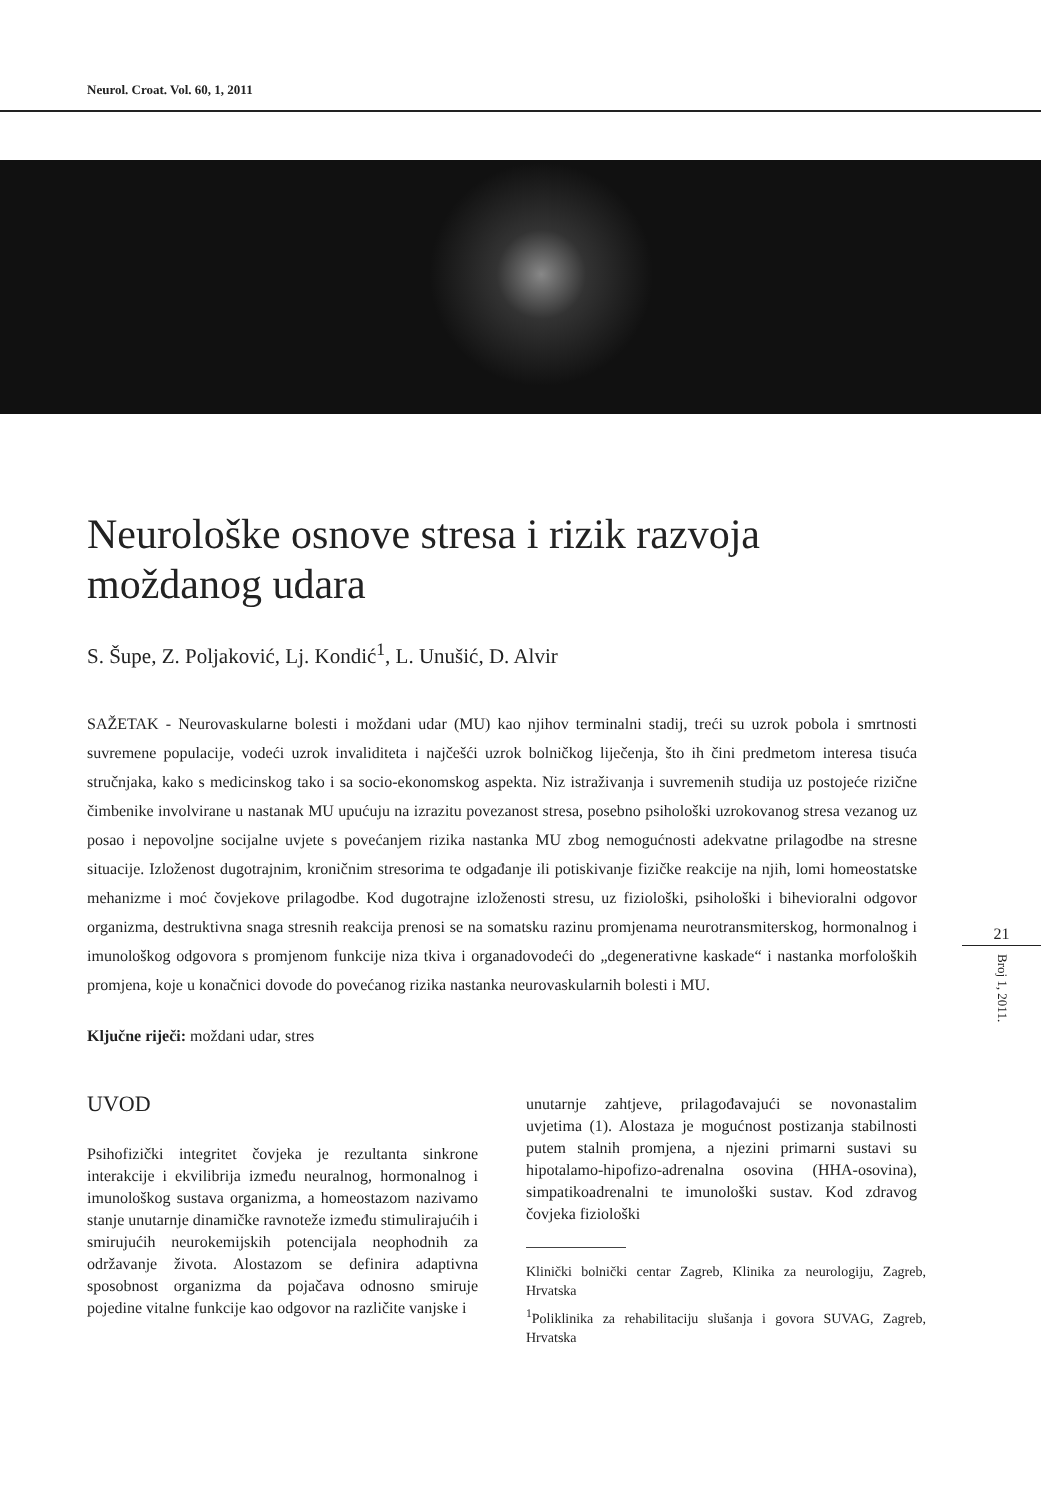Neurol. Croat. Vol. 60, 1, 2011
Neurološke osnove stresa i rizik razvoja moždanog udara
S. Šupe, Z. Poljaković, Lj. Kondić<sup>1</sup>, L. Unušić, D. Alvir
SAŽETAK - Neurovaskularne bolesti i moždani udar (MU) kao njihov terminalni stadij, treći su uzrok pobola i smrtnosti suvremene populacije, vodeći uzrok invaliditeta i najčešći uzrok bolničkog liječenja, što ih čini predmetom interesa tisuća stručnjaka, kako s medicinskog tako i sa socio-ekonomskog aspekta. Niz istraživanja i suvremenih studija uz postojeće rizične čimbenike involvirane u nastanak MU upućuju na izrazitu povezanost stresa, posebno psihološki uzrokovanog stresa vezanog uz posao i nepovoljne socijalne uvjete s povećanjem rizika nastanka MU zbog nemogućnosti adekvatne prilagodbe na stresne situacije. Izloženost dugotrajnim, kroničnim stresorima te odgađanje ili potiskivanje fizičke reakcije na njih, lomi homeostatske mehanizme i moć čovjekove prilagodbe. Kod dugotrajne izloženosti stresu, uz fiziološki, psihološki i bihevioralni odgovor organizma, destruktivna snaga stresnih reakcija prenosi se na somatsku razinu promjenama neurotransmiterskog, hormonalnog i imunološkog odgovora s promjenom funkcije niza tkiva i organadovodeći do „degenerativne kaskade“ i nastanka morfoloških promjena, koje u konačnici dovode do povećanog rizika nastanka neurovaskularnih bolesti i MU.
Ključne riječi: moždani udar, stres
UVOD
Psihofizički integritet čovjeka je rezultanta sinkrone interakcije i ekvilibrija između neuralnog, hormonalnog i imunološkog sustava organizma, a homeostazom nazivamo stanje unutarnje dinamičke ravnoteže između stimulirajućih i smirujućih neurokemijskih potencijala neophodnih za održavanje života. Alostazom se definira adaptivna sposobnost organizma da pojačava odnosno smiruje pojedine vitalne funkcije kao odgovor na različite vanjske i
unutarnje zahtjeve, prilagođavajući se novonastalim uvjetima (1). Alostaza je mogućnost postizanja stabilnosti putem stalnih promjena, a njezini primarni sustavi su hipotalamo-hipofizo-adrenalna osovina (HHA-osovina), simpatikoadrenalni te imunološki sustav. Kod zdravog čovjeka fiziološki
Klinički bolnički centar Zagreb, Klinika za neurologiju, Zagreb, Hrvatska
<sup>1</sup> Poliklinika za rehabilitaciju slušanja i govora SUVAG, Zagreb, Hrvatska
21
Broj 1, 2011.